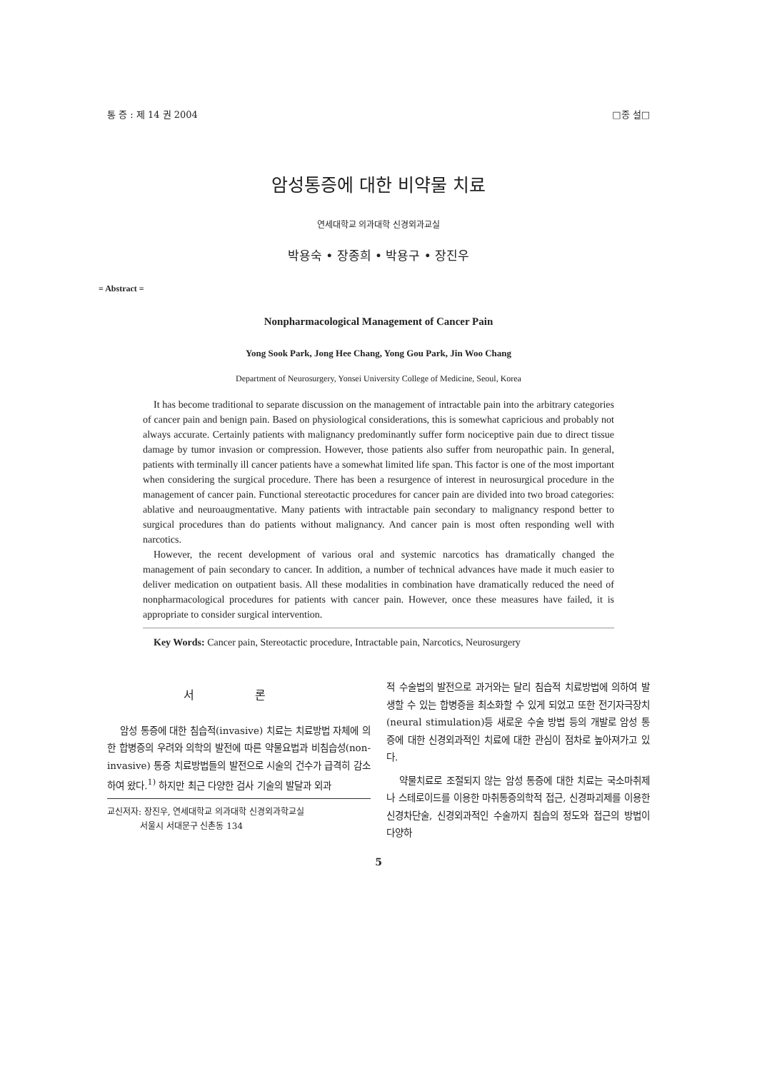통 증 : 제 14 권 2004 □종 설□
암성통증에 대한 비약물 치료
연세대학교 의과대학 신경외과교실
박용숙 • 장종희 • 박용구 • 장진우
= Abstract =
Nonpharmacological Management of Cancer Pain
Yong Sook Park, Jong Hee Chang, Yong Gou Park, Jin Woo Chang
Department of Neurosurgery, Yonsei University College of Medicine, Seoul, Korea
It has become traditional to separate discussion on the management of intractable pain into the arbitrary categories of cancer pain and benign pain. Based on physiological considerations, this is somewhat capricious and probably not always accurate. Certainly patients with malignancy predominantly suffer form nociceptive pain due to direct tissue damage by tumor invasion or compression. However, those patients also suffer from neuropathic pain. In general, patients with terminally ill cancer patients have a somewhat limited life span. This factor is one of the most important when considering the surgical procedure. There has been a resurgence of interest in neurosurgical procedure in the management of cancer pain. Functional stereotactic procedures for cancer pain are divided into two broad categories: ablative and neuroaugmentative. Many patients with intractable pain secondary to malignancy respond better to surgical procedures than do patients without malignancy. And cancer pain is most often responding well with narcotics.
However, the recent development of various oral and systemic narcotics has dramatically changed the management of pain secondary to cancer. In addition, a number of technical advances have made it much easier to deliver medication on outpatient basis. All these modalities in combination have dramatically reduced the need of nonpharmacological procedures for patients with cancer pain. However, once these measures have failed, it is appropriate to consider surgical intervention.
Key Words: Cancer pain, Stereotactic procedure, Intractable pain, Narcotics, Neurosurgery
서 론
암성 통증에 대한 침습적(invasive) 치료는 치료방법 자체에 의한 합병증의 우려와 의학의 발전에 따른 약물요법과 비침습성(non-invasive) 통증 치료방법들의 발전으로 시술의 건수가 급격히 감소하여 왔다.<sup>1)</sup> 하지만 최근 다양한 검사 기술의 발달과 외과
교신저자: 장진우, 연세대학교 의과대학 신경외과학교실
서울시 서대문구 신촌동 134
적 수술법의 발전으로 과거와는 달리 침습적 치료방법에 의하여 발생할 수 있는 합병증을 최소화할 수 있게 되었고 또한 전기자극장치(neural stimulation)등 새로운 수술 방법 등의 개발로 암성 통증에 대한 신경외과적인 치료에 대한 관심이 점차로 높아져가고 있다.
약물치료로 조절되지 않는 암성 통증에 대한 치료는 국소마취제나 스테로이드를 이용한 마취통증의학적 접근, 신경파괴제를 이용한 신경차단술, 신경외과적인 수술까지 침습의 정도와 접근의 방법이 다양하
5